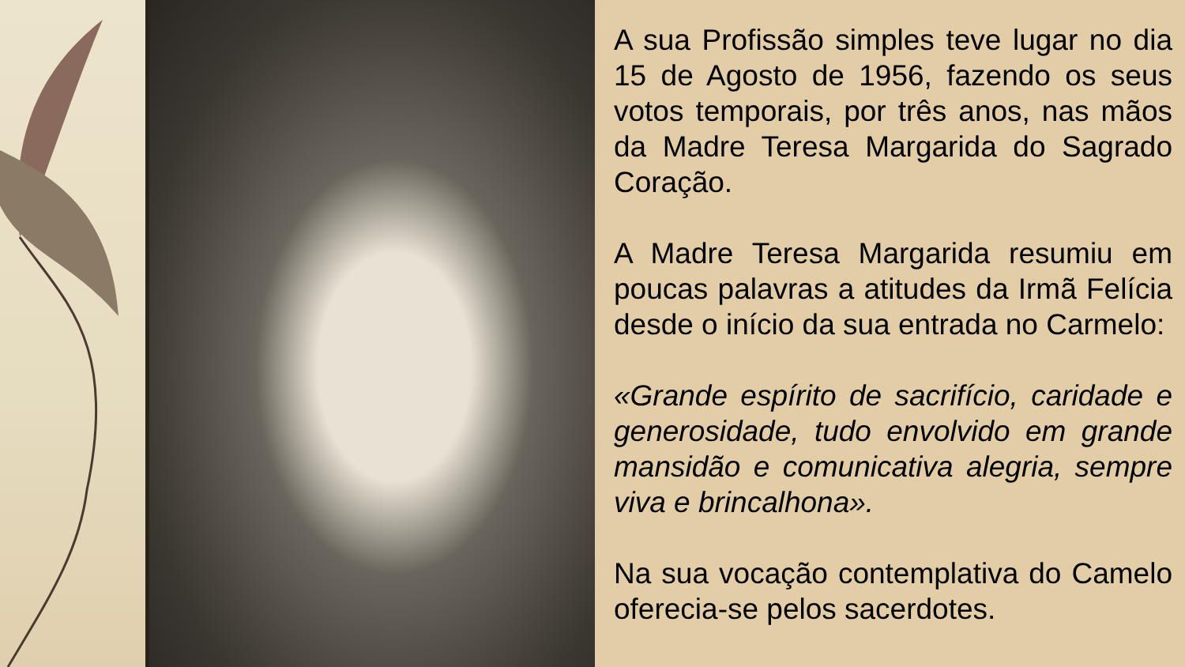A sua Profissão simples teve lugar no dia 15 de Agosto de 1956, fazendo os seus votos temporais, por três anos, nas mãos da Madre Teresa Margarida do Sagrado Coração.
A Madre Teresa Margarida resumiu em poucas palavras a atitudes da Irmã Felícia desde o início da sua entrada no Carmelo:
«Grande espírito de sacrifício, caridade e generosidade, tudo envolvido em grande mansidão e comunicativa alegria, sempre viva e brincalhona».
Na sua vocação contemplativa do Camelo oferecia-se pelos sacerdotes.